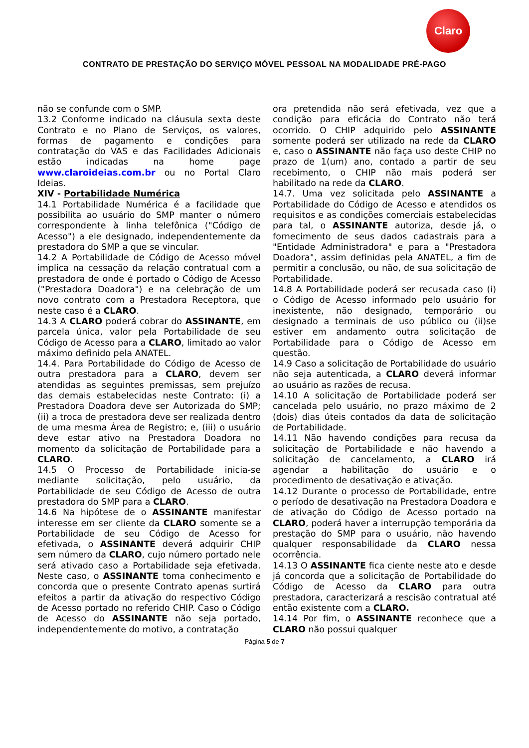Claro
CONTRATO DE PRESTAÇÃO DO SERVIÇO MÓVEL PESSOAL NA MODALIDADE PRÉ-PAGO
não se confunde com o SMP.
13.2 Conforme indicado na cláusula sexta deste Contrato e no Plano de Serviços, os valores, formas de pagamento e condições para contratação do VAS e das Facilidades Adicionais estão indicadas na home page www.claroideias.com.br ou no Portal Claro Ideias.
XIV - Portabilidade Numérica
14.1 Portabilidade Numérica é a facilidade que possibilita ao usuário do SMP manter o número correspondente à linha telefônica ("Código de Acesso") a ele designado, independentemente da prestadora do SMP a que se vincular.
14.2 A Portabilidade de Código de Acesso móvel implica na cessação da relação contratual com a prestadora de onde é portado o Código de Acesso ("Prestadora Doadora") e na celebração de um novo contrato com a Prestadora Receptora, que neste caso é a CLARO.
14.3 A CLARO poderá cobrar do ASSINANTE, em parcela única, valor pela Portabilidade de seu Código de Acesso para a CLARO, limitado ao valor máximo definido pela ANATEL.
14.4. Para Portabilidade do Código de Acesso de outra prestadora para a CLARO, devem ser atendidas as seguintes premissas, sem prejuízo das demais estabelecidas neste Contrato: (i) a Prestadora Doadora deve ser Autorizada do SMP; (ii) a troca de prestadora deve ser realizada dentro de uma mesma Área de Registro; e, (iii) o usuário deve estar ativo na Prestadora Doadora no momento da solicitação de Portabilidade para a CLARO.
14.5 O Processo de Portabilidade inicia-se mediante solicitação, pelo usuário, da Portabilidade de seu Código de Acesso de outra prestadora do SMP para a CLARO.
14.6 Na hipótese de o ASSINANTE manifestar interesse em ser cliente da CLARO somente se a Portabilidade de seu Código de Acesso for efetivada, o ASSINANTE deverá adquirir CHIP sem número da CLARO, cujo número portado nele será ativado caso a Portabilidade seja efetivada. Neste caso, o ASSINANTE toma conhecimento e concorda que o presente Contrato apenas surtirá efeitos a partir da ativação do respectivo Código de Acesso portado no referido CHIP. Caso o Código de Acesso do ASSINANTE não seja portado, independentemente do motivo, a contratação
ora pretendida não será efetivada, vez que a condição para eficácia do Contrato não terá ocorrido. O CHIP adquirido pelo ASSINANTE somente poderá ser utilizado na rede da CLARO e, caso o ASSINANTE não faça uso deste CHIP no prazo de 1(um) ano, contado a partir de seu recebimento, o CHIP não mais poderá ser habilitado na rede da CLARO.
14.7. Uma vez solicitada pelo ASSINANTE a Portabilidade do Código de Acesso e atendidos os requisitos e as condições comerciais estabelecidas para tal, o ASSINANTE autoriza, desde já, o fornecimento de seus dados cadastrais para a "Entidade Administradora" e para a "Prestadora Doadora", assim definidas pela ANATEL, a fim de permitir a conclusão, ou não, de sua solicitação de Portabilidade.
14.8 A Portabilidade poderá ser recusada caso (i) o Código de Acesso informado pelo usuário for inexistente, não designado, temporário ou designado a terminais de uso público ou (ii)se estiver em andamento outra solicitação de Portabilidade para o Código de Acesso em questão.
14.9 Caso a solicitação de Portabilidade do usuário não seja autenticada, a CLARO deverá informar ao usuário as razões de recusa.
14.10 A solicitação de Portabilidade poderá ser cancelada pelo usuário, no prazo máximo de 2 (dois) dias úteis contados da data de solicitação de Portabilidade.
14.11 Não havendo condições para recusa da solicitação de Portabilidade e não havendo a solicitação de cancelamento, a CLARO irá agendar a habilitação do usuário e o procedimento de desativação e ativação.
14.12 Durante o processo de Portabilidade, entre o período de desativação na Prestadora Doadora e de ativação do Código de Acesso portado na CLARO, poderá haver a interrupção temporária da prestação do SMP para o usuário, não havendo qualquer responsabilidade da CLARO nessa ocorrência.
14.13 O ASSINANTE fica ciente neste ato e desde já concorda que a solicitação de Portabilidade do Código de Acesso da CLARO para outra prestadora, caracterizará a rescisão contratual até então existente com a CLARO.
14.14 Por fim, o ASSINANTE reconhece que a CLARO não possui qualquer
Página 5 de 7